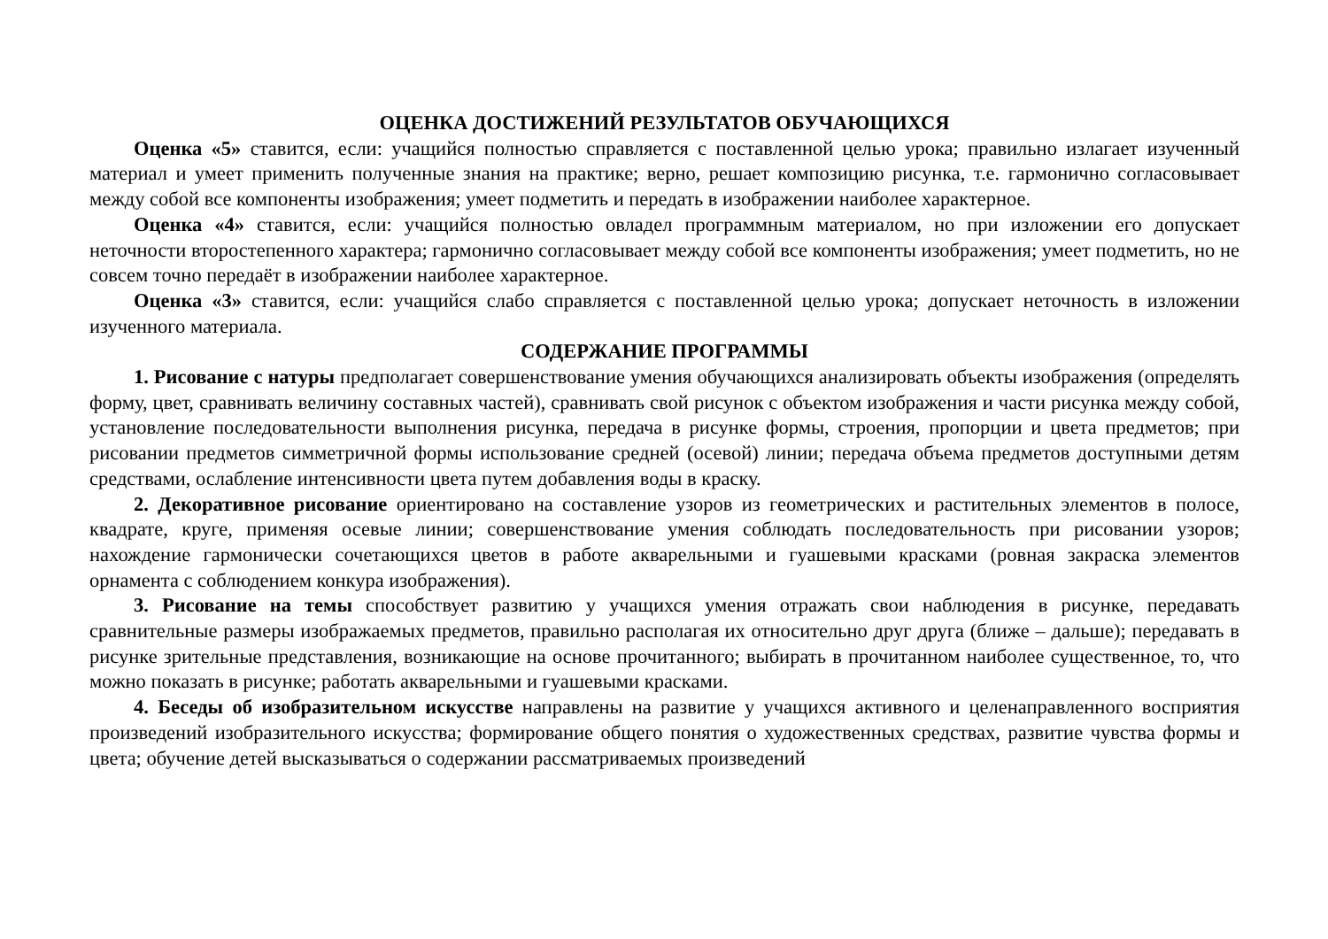ОЦЕНКА ДОСТИЖЕНИЙ РЕЗУЛЬТАТОВ ОБУЧАЮЩИХСЯ
Оценка «5» ставится, если: учащийся полностью справляется с поставленной целью урока; правильно излагает изученный материал и умеет применить полученные знания на практике; верно, решает композицию рисунка, т.е. гармонично согласовывает между собой все компоненты изображения; умеет подметить и передать в изображении наиболее характерное.
Оценка «4» ставится, если: учащийся полностью овладел программным материалом, но при изложении его допускает неточности второстепенного характера; гармонично согласовывает между собой все компоненты изображения; умеет подметить, но не совсем точно передаёт в изображении наиболее характерное.
Оценка «3» ставится, если: учащийся слабо справляется с поставленной целью урока; допускает неточность в изложении изученного материала.
СОДЕРЖАНИЕ ПРОГРАММЫ
1. Рисование с натуры предполагает совершенствование умения обучающихся анализировать объекты изображения (определять форму, цвет, сравнивать величину составных частей), сравнивать свой рисунок с объектом изображения и части рисунка между собой, установление последовательности выполнения рисунка, передача в рисунке формы, строения, пропорции и цвета предметов; при рисовании предметов симметричной формы использование средней (осевой) линии; передача объема предметов доступными детям средствами, ослабление интенсивности цвета путем добавления воды в краску.
2. Декоративное рисование ориентировано на составление узоров из геометрических и растительных элементов в полосе, квадрате, круге, применяя осевые линии; совершенствование умения соблюдать последовательность при рисовании узоров; нахождение гармонически сочетающихся цветов в работе акварельными и гуашевыми красками (ровная закраска элементов орнамента с соблюдением конкура изображения).
3. Рисование на темы способствует развитию у учащихся умения отражать свои наблюдения в рисунке, передавать сравнительные размеры изображаемых предметов, правильно располагая их относительно друг друга (ближе – дальше); передавать в рисунке зрительные представления, возникающие на основе прочитанного; выбирать в прочитанном наиболее существенное, то, что можно показать в рисунке; работать акварельными и гуашевыми красками.
4. Беседы об изобразительном искусстве направлены на развитие у учащихся активного и целенаправленного восприятия произведений изобразительного искусства; формирование общего понятия о художественных средствах, развитие чувства формы и цвета; обучение детей высказываться о содержании рассматриваемых произведений